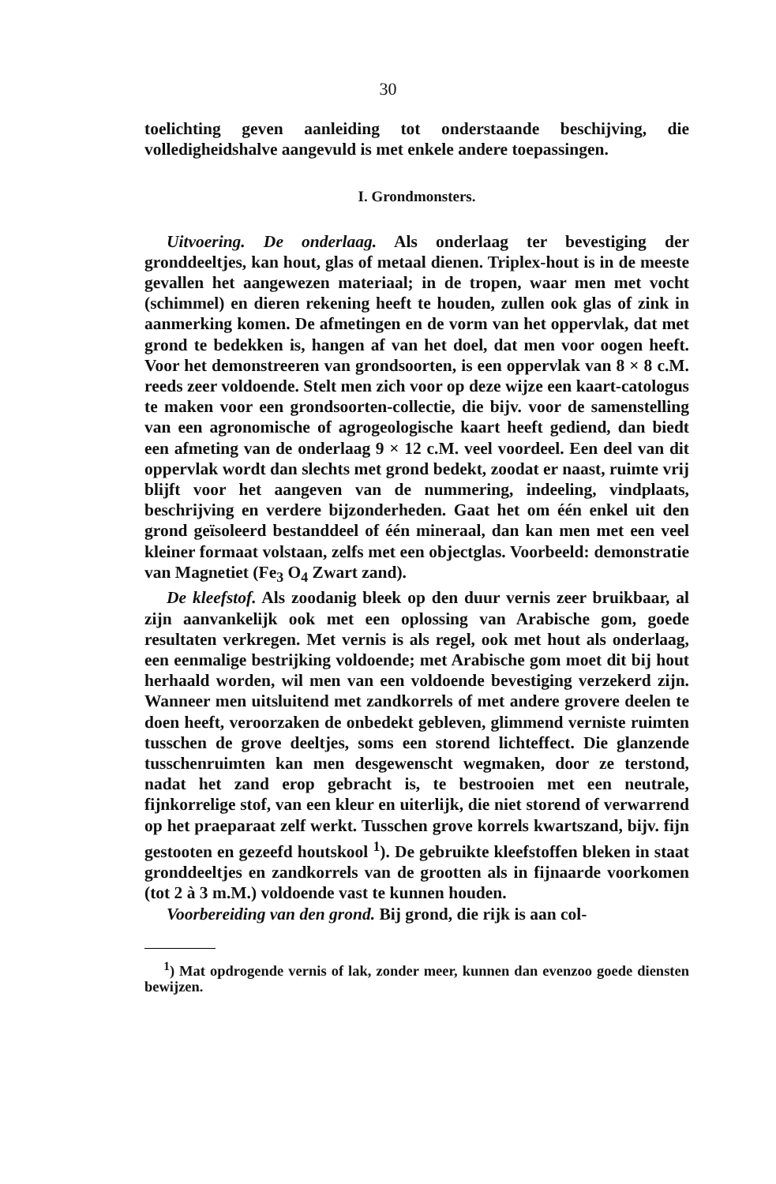30
toelichting geven aanleiding tot onderstaande beschijving, die volledigheidshalve aangevuld is met enkele andere toepassingen.
I. Grondmonsters.
Uitvoering. De onderlaag. Als onderlaag ter bevestiging der gronddeeltjes, kan hout, glas of metaal dienen. Triplex-hout is in de meeste gevallen het aangewezen materiaal; in de tropen, waar men met vocht (schimmel) en dieren rekening heeft te houden, zullen ook glas of zink in aanmerking komen. De afmetingen en de vorm van het oppervlak, dat met grond te bedekken is, hangen af van het doel, dat men voor oogen heeft. Voor het demonstreeren van grondsoorten, is een oppervlak van 8 × 8 c.M. reeds zeer voldoende. Stelt men zich voor op deze wijze een kaart-catologus te maken voor een grondsoorten-collectie, die bijv. voor de samenstelling van een agronomische of agrogeologische kaart heeft gediend, dan biedt een afmeting van de onderlaag 9 × 12 c.M. veel voordeel. Een deel van dit oppervlak wordt dan slechts met grond bedekt, zoodat er naast, ruimte vrij blijft voor het aangeven van de nummering, indeeling, vindplaats, beschrijving en verdere bijzonderheden. Gaat het om één enkel uit den grond geïsoleerd bestanddeel of één mineraal, dan kan men met een veel kleiner formaat volstaan, zelfs met een objectglas. Voorbeeld: demonstratie van Magnetiet (Fe<sub>3</sub> O<sub>4</sub> Zwart zand).
De kleefstof. Als zoodanig bleek op den duur vernis zeer bruikbaar, al zijn aanvankelijk ook met een oplossing van Arabische gom, goede resultaten verkregen. Met vernis is als regel, ook met hout als onderlaag, een eenmalige bestrijking voldoende; met Arabische gom moet dit bij hout herhaald worden, wil men van een voldoende bevestiging verzekerd zijn. Wanneer men uitsluitend met zandkorrels of met andere grovere deelen te doen heeft, veroorzaken de onbedekt gebleven, glimmend verniste ruimten tusschen de grove deeltjes, soms een storend lichteffect. Die glanzende tusschenruimten kan men desgewenscht wegmaken, door ze terstond, nadat het zand erop gebracht is, te bestrooien met een neutrale, fijnkorrelige stof, van een kleur en uiterlijk, die niet storend of verwarrend op het praeparaat zelf werkt. Tusschen grove korrels kwartszand, bijv. fijn gestooten en gezeefd houtskool <sup>1</sup>). De gebruikte kleefstoffen bleken in staat gronddeeltjes en zandkorrels van de grootten als in fijnaarde voorkomen (tot 2 à 3 m.M.) voldoende vast te kunnen houden.
Voorbereiding van den grond. Bij grond, die rijk is aan col-
<sup>1</sup>) Mat opdrogende vernis of lak, zonder meer, kunnen dan evenzoo goede diensten bewijzen.